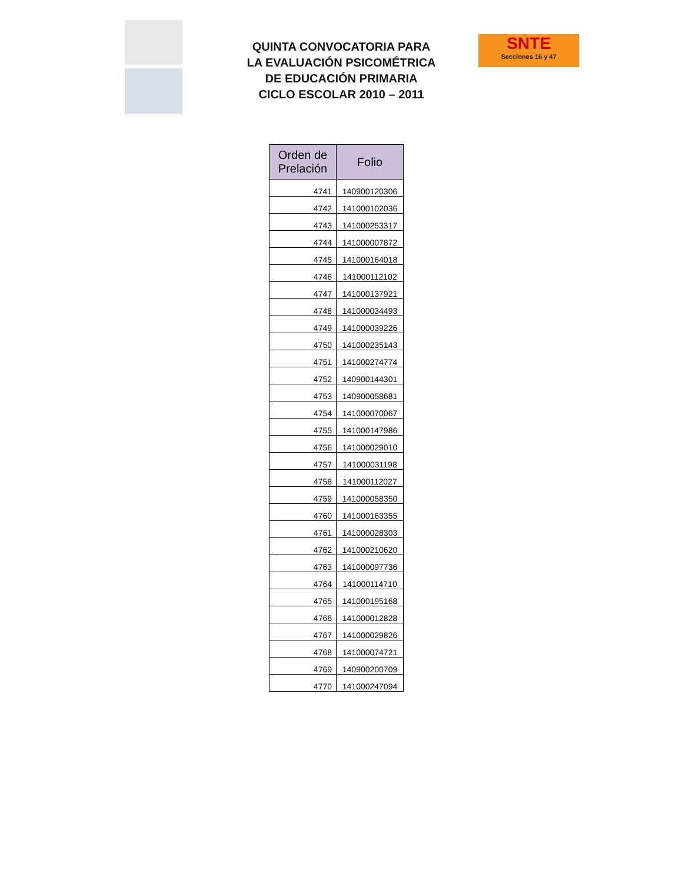QUINTA CONVOCATORIA PARA
LA EVALUACIÓN PSICOMÉTRICA
DE EDUCACIÓN PRIMARIA
CICLO ESCOLAR 2010 – 2011
SNTE
Secciones 16 y 47
| Orden de Prelación | Folio |
| --- | --- |
| 4741 | 140900120306 |
| 4742 | 141000102036 |
| 4743 | 141000253317 |
| 4744 | 141000007872 |
| 4745 | 141000164018 |
| 4746 | 141000112102 |
| 4747 | 141000137921 |
| 4748 | 141000034493 |
| 4749 | 141000039226 |
| 4750 | 141000235143 |
| 4751 | 141000274774 |
| 4752 | 140900144301 |
| 4753 | 140900058681 |
| 4754 | 141000070067 |
| 4755 | 141000147986 |
| 4756 | 141000029010 |
| 4757 | 141000031198 |
| 4758 | 141000112027 |
| 4759 | 141000058350 |
| 4760 | 141000163355 |
| 4761 | 141000028303 |
| 4762 | 141000210620 |
| 4763 | 141000097736 |
| 4764 | 141000114710 |
| 4765 | 141000195168 |
| 4766 | 141000012828 |
| 4767 | 141000029826 |
| 4768 | 141000074721 |
| 4769 | 140900200709 |
| 4770 | 141000247094 |